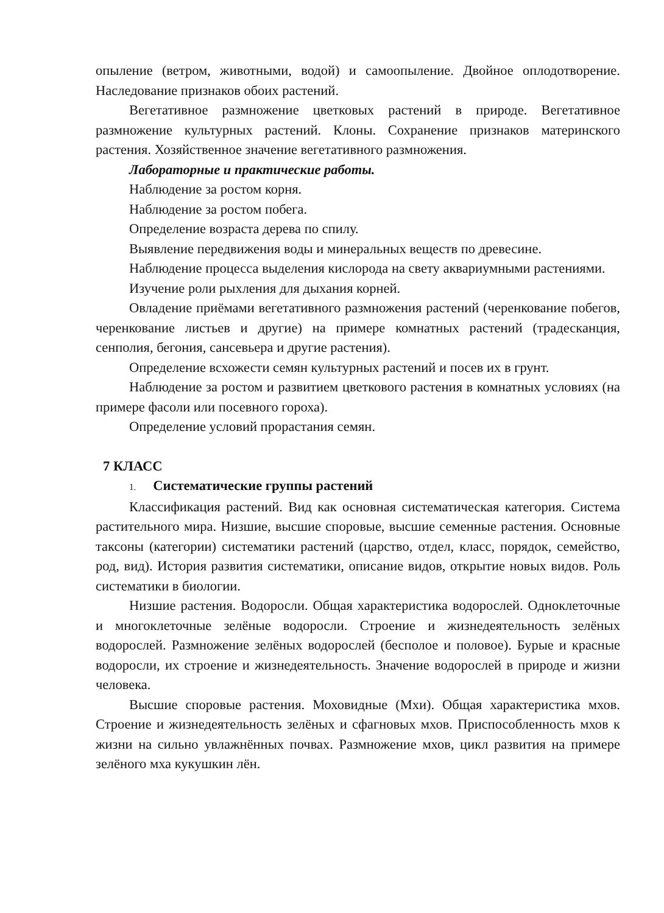опыление (ветром, животными, водой) и самоопыление. Двойное оплодотворение. Наследование признаков обоих растений.
Вегетативное размножение цветковых растений в природе. Вегетативное размножение культурных растений. Клоны. Сохранение признаков материнского растения. Хозяйственное значение вегетативного размножения.
Лабораторные и практические работы.
Наблюдение за ростом корня.
Наблюдение за ростом побега.
Определение возраста дерева по спилу.
Выявление передвижения воды и минеральных веществ по древесине.
Наблюдение процесса выделения кислорода на свету аквариумными растениями.
Изучение роли рыхления для дыхания корней.
Овладение приёмами вегетативного размножения растений (черенкование побегов, черенкование листьев и другие) на примере комнатных растений (традесканция, сенполия, бегония, сансевьера и другие растения).
Определение всхожести семян культурных растений и посев их в грунт.
Наблюдение за ростом и развитием цветкового растения в комнатных условиях (на примере фасоли или посевного гороха).
Определение условий прорастания семян.
7 КЛАСС
1. Систематические группы растений
Классификация растений. Вид как основная систематическая категория. Система растительного мира. Низшие, высшие споровые, высшие семенные растения. Основные таксоны (категории) систематики растений (царство, отдел, класс, порядок, семейство, род, вид). История развития систематики, описание видов, открытие новых видов. Роль систематики в биологии.
Низшие растения. Водоросли. Общая характеристика водорослей. Одноклеточные и многоклеточные зелёные водоросли. Строение и жизнедеятельность зелёных водорослей. Размножение зелёных водорослей (бесполое и половое). Бурые и красные водоросли, их строение и жизнедеятельность. Значение водорослей в природе и жизни человека.
Высшие споровые растения. Моховидные (Мхи). Общая характеристика мхов. Строение и жизнедеятельность зелёных и сфагновых мхов. Приспособленность мхов к жизни на сильно увлажнённых почвах. Размножение мхов, цикл развития на примере зелёного мха кукушкин лён.